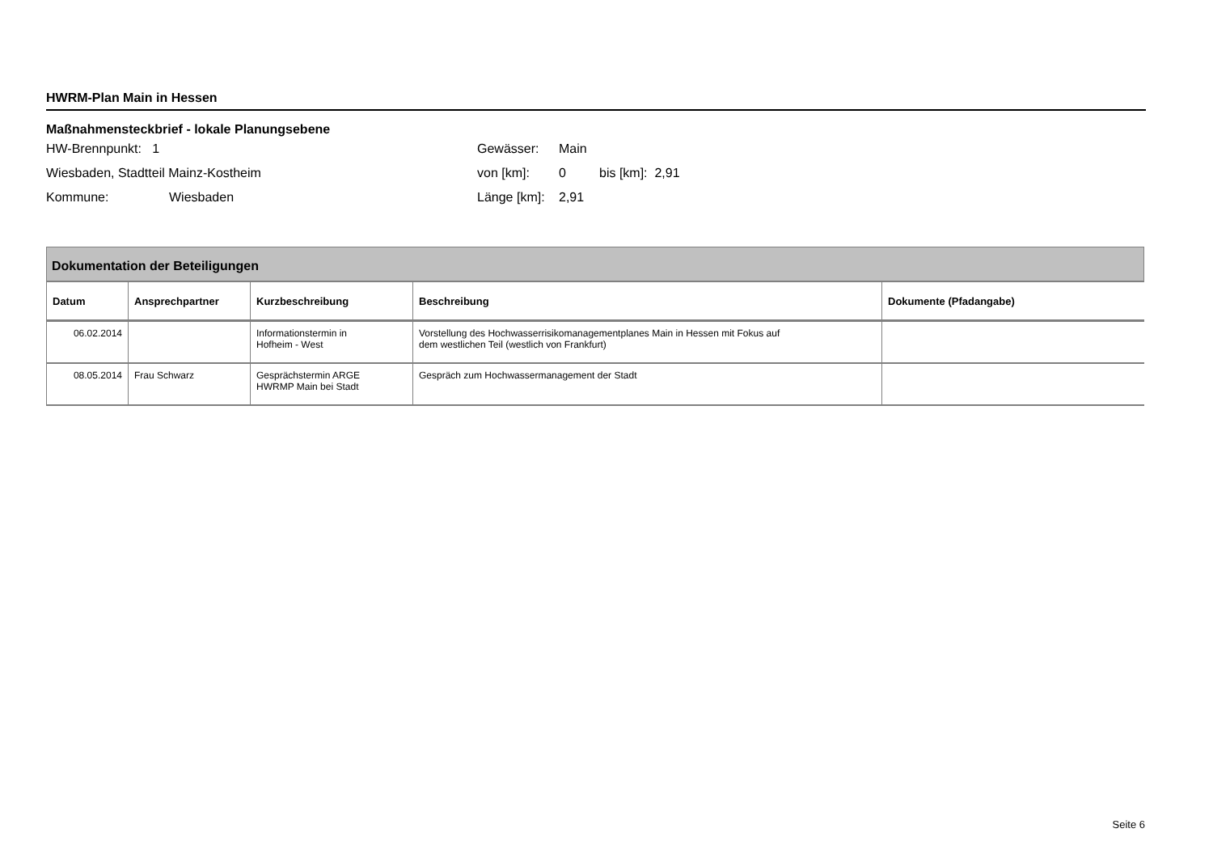HWRM-Plan Main in Hessen
Maßnahmensteckbrief - lokale Planungsebene
HW-Brennpunkt: 1
Wiesbaden, Stadtteil Mainz-Kostheim
Kommune: Wiesbaden
Gewässer: Main
von [km]: 0 bis [km]: 2,91
Länge [km]: 2,91
| Dokumentation der Beteiligungen | | | | |
| --- | --- | --- | --- | --- |
| Datum | Ansprechpartner | Kurzbeschreibung | Beschreibung | Dokumente (Pfadangabe) |
| 06.02.2014 | | Informationstermin in Hofheim - West | Vorstellung des Hochwasserrisikomanagementplanes Main in Hessen mit Fokus auf dem westlichen Teil (westlich von Frankfurt) | |
| 08.05.2014 | Frau Schwarz | Gesprächstermin ARGE HWRMP Main bei Stadt | Gespräch zum Hochwassermanagement der Stadt | |
Seite 6